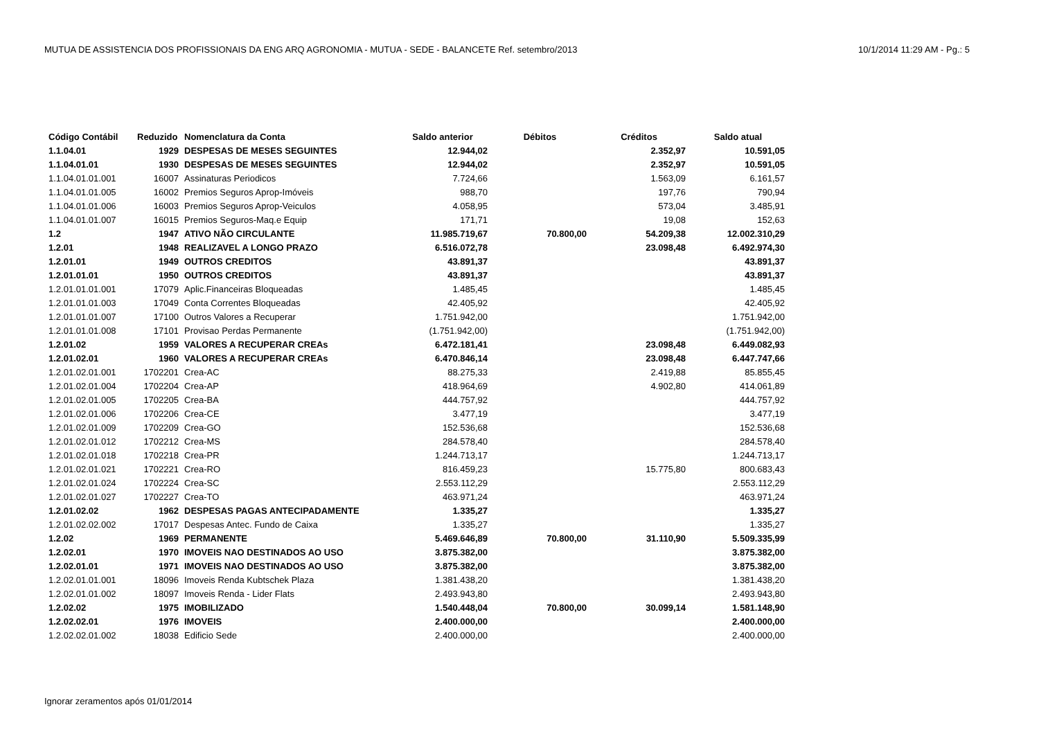MUTUA DE ASSISTENCIA DOS PROFISSIONAIS DA ENG ARQ AGRONOMIA - MUTUA - SEDE - BALANCETE Ref. setembro/2013 10/1/2014 11:29 AM - Pg.: 5
| Código Contábil | Reduzido | Nomenclatura da Conta | Saldo anterior | Débitos | Créditos | Saldo atual |
| --- | --- | --- | --- | --- | --- | --- |
| 1.1.04.01 | 1929 | DESPESAS DE MESES SEGUINTES | 12.944,02 | | 2.352,97 | 10.591,05 |
| 1.1.04.01.01 | 1930 | DESPESAS DE MESES SEGUINTES | 12.944,02 | | 2.352,97 | 10.591,05 |
| 1.1.04.01.01.001 | 16007 | Assinaturas Periodicos | 7.724,66 | | 1.563,09 | 6.161,57 |
| 1.1.04.01.01.005 | 16002 | Premios Seguros Aprop-Imóveis | 988,70 | | 197,76 | 790,94 |
| 1.1.04.01.01.006 | 16003 | Premios Seguros Aprop-Veiculos | 4.058,95 | | 573,04 | 3.485,91 |
| 1.1.04.01.01.007 | 16015 | Premios Seguros-Maq.e Equip | 171,71 | | 19,08 | 152,63 |
| 1.2 | 1947 | ATIVO NÃO CIRCULANTE | 11.985.719,67 | 70.800,00 | 54.209,38 | 12.002.310,29 |
| 1.2.01 | 1948 | REALIZAVEL A LONGO PRAZO | 6.516.072,78 | | 23.098,48 | 6.492.974,30 |
| 1.2.01.01 | 1949 | OUTROS CREDITOS | 43.891,37 | | | 43.891,37 |
| 1.2.01.01.01 | 1950 | OUTROS CREDITOS | 43.891,37 | | | 43.891,37 |
| 1.2.01.01.01.001 | 17079 | Aplic.Financeiras Bloqueadas | 1.485,45 | | | 1.485,45 |
| 1.2.01.01.01.003 | 17049 | Conta Correntes Bloqueadas | 42.405,92 | | | 42.405,92 |
| 1.2.01.01.01.007 | 17100 | Outros Valores a Recuperar | 1.751.942,00 | | | 1.751.942,00 |
| 1.2.01.01.01.008 | 17101 | Provisao Perdas Permanente | (1.751.942,00) | | | (1.751.942,00) |
| 1.2.01.02 | 1959 | VALORES A RECUPERAR CREAs | 6.472.181,41 | | 23.098,48 | 6.449.082,93 |
| 1.2.01.02.01 | 1960 | VALORES A RECUPERAR CREAs | 6.470.846,14 | | 23.098,48 | 6.447.747,66 |
| 1.2.01.02.01.001 | 1702201 | Crea-AC | 88.275,33 | | 2.419,88 | 85.855,45 |
| 1.2.01.02.01.004 | 1702204 | Crea-AP | 418.964,69 | | 4.902,80 | 414.061,89 |
| 1.2.01.02.01.005 | 1702205 | Crea-BA | 444.757,92 | | | 444.757,92 |
| 1.2.01.02.01.006 | 1702206 | Crea-CE | 3.477,19 | | | 3.477,19 |
| 1.2.01.02.01.009 | 1702209 | Crea-GO | 152.536,68 | | | 152.536,68 |
| 1.2.01.02.01.012 | 1702212 | Crea-MS | 284.578,40 | | | 284.578,40 |
| 1.2.01.02.01.018 | 1702218 | Crea-PR | 1.244.713,17 | | | 1.244.713,17 |
| 1.2.01.02.01.021 | 1702221 | Crea-RO | 816.459,23 | | 15.775,80 | 800.683,43 |
| 1.2.01.02.01.024 | 1702224 | Crea-SC | 2.553.112,29 | | | 2.553.112,29 |
| 1.2.01.02.01.027 | 1702227 | Crea-TO | 463.971,24 | | | 463.971,24 |
| 1.2.01.02.02 | 1962 | DESPESAS PAGAS ANTECIPADAMENTE | 1.335,27 | | | 1.335,27 |
| 1.2.01.02.02.002 | 17017 | Despesas Antec. Fundo de Caixa | 1.335,27 | | | 1.335,27 |
| 1.2.02 | 1969 | PERMANENTE | 5.469.646,89 | 70.800,00 | 31.110,90 | 5.509.335,99 |
| 1.2.02.01 | 1970 | IMOVEIS NAO DESTINADOS AO USO | 3.875.382,00 | | | 3.875.382,00 |
| 1.2.02.01.01 | 1971 | IMOVEIS NAO DESTINADOS AO USO | 3.875.382,00 | | | 3.875.382,00 |
| 1.2.02.01.01.001 | 18096 | Imoveis Renda Kubtschek Plaza | 1.381.438,20 | | | 1.381.438,20 |
| 1.2.02.01.01.002 | 18097 | Imoveis Renda - Lider Flats | 2.493.943,80 | | | 2.493.943,80 |
| 1.2.02.02 | 1975 | IMOBILIZADO | 1.540.448,04 | 70.800,00 | 30.099,14 | 1.581.148,90 |
| 1.2.02.02.01 | 1976 | IMOVEIS | 2.400.000,00 | | | 2.400.000,00 |
| 1.2.02.02.01.002 | 18038 | Edificio Sede | 2.400.000,00 | | | 2.400.000,00 |
Ignorar zeramentos após 01/01/2014